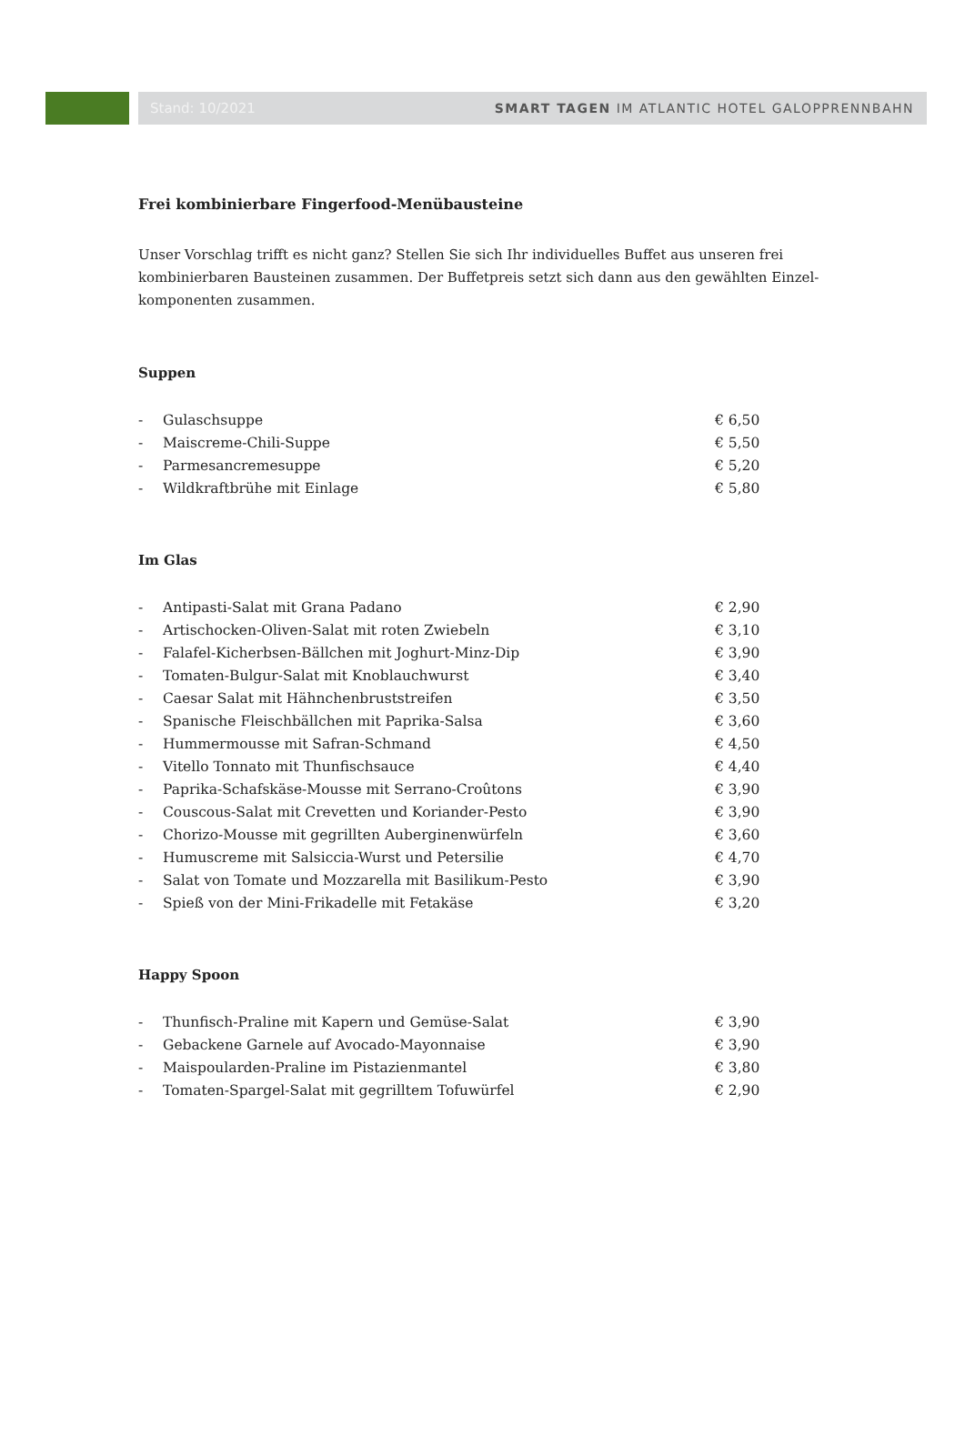Stand: 10/2021 SMART TAGEN IM ATLANTIC HOTEL GALOPPRENNBAHN
Frei kombinierbare Fingerfood-Menübausteine
Unser Vorschlag trifft es nicht ganz? Stellen Sie sich Ihr individuelles Buffet aus unseren frei kombinierbaren Bausteinen zusammen. Der Buffetpreis setzt sich dann aus den gewählten Einzel-komponenten zusammen.
Suppen
| - | Gulaschsuppe | € 6,50 |
| - | Maiscreme-Chili-Suppe | € 5,50 |
| - | Parmesancremesuppe | € 5,20 |
| - | Wildkraftbrühe mit Einlage | € 5,80 |
Im Glas
| - | Antipasti-Salat mit Grana Padano | € 2,90 |
| - | Artischocken-Oliven-Salat mit roten Zwiebeln | € 3,10 |
| - | Falafel-Kicherbsen-Bällchen mit Joghurt-Minz-Dip | € 3,90 |
| - | Tomaten-Bulgur-Salat mit Knoblauchwurst | € 3,40 |
| - | Caesar Salat mit Hähnchenbruststreifen | € 3,50 |
| - | Spanische Fleischbällchen mit Paprika-Salsa | € 3,60 |
| - | Hummermousse mit Safran-Schmand | € 4,50 |
| - | Vitello Tonnato mit Thunfischsauce | € 4,40 |
| - | Paprika-Schafskäse-Mousse mit Serrano-Croûtons | € 3,90 |
| - | Couscous-Salat mit Crevetten und Koriander-Pesto | € 3,90 |
| - | Chorizo-Mousse mit gegrillten Auberginenwürfeln | € 3,60 |
| - | Humuscreme mit Salsiccia-Wurst und Petersilie | € 4,70 |
| - | Salat von Tomate und Mozzarella mit Basilikum-Pesto | € 3,90 |
| - | Spieß von der Mini-Frikadelle mit Fetakäse | € 3,20 |
Happy Spoon
| - | Thunfisch-Praline mit Kapern und Gemüse-Salat | € 3,90 |
| - | Gebackene Garnele auf Avocado-Mayonnaise | € 3,90 |
| - | Maispoularden-Praline im Pistazienmantel | € 3,80 |
| - | Tomaten-Spargel-Salat mit gegrilltem Tofuwürfel | € 2,90 |